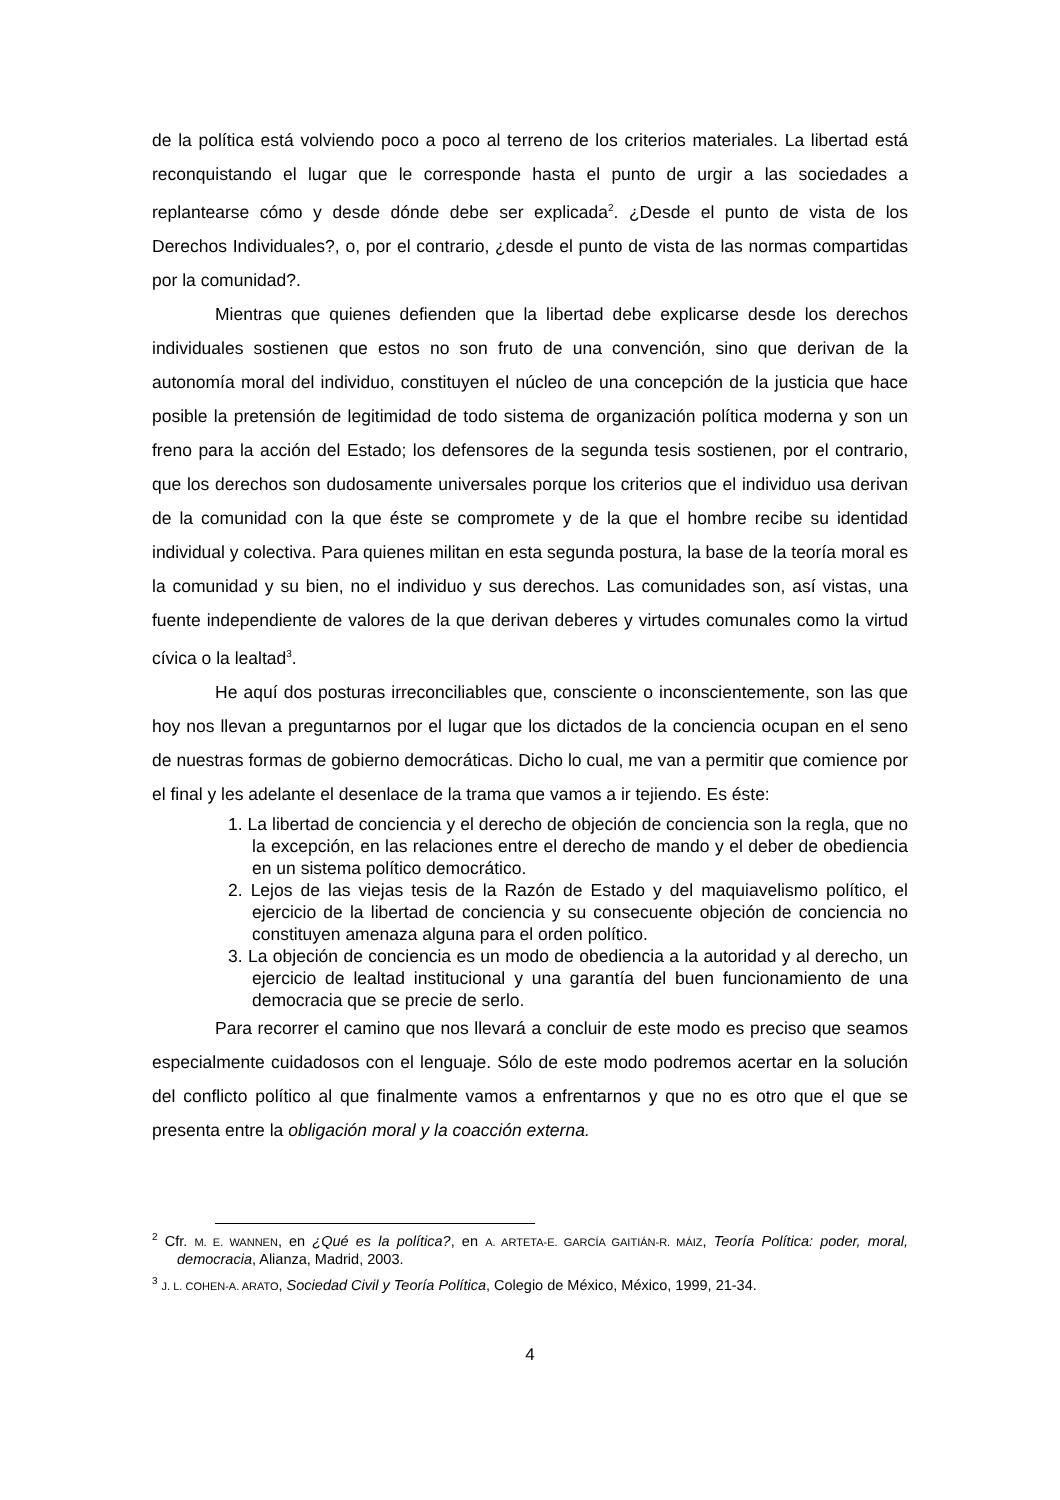de la política está volviendo poco a poco al terreno de los criterios materiales. La libertad está reconquistando el lugar que le corresponde hasta el punto de urgir a las sociedades a replantearse cómo y desde dónde debe ser explicada<sup>2</sup>. ¿Desde el punto de vista de los Derechos Individuales?, o, por el contrario, ¿desde el punto de vista de las normas compartidas por la comunidad?.
Mientras que quienes defienden que la libertad debe explicarse desde los derechos individuales sostienen que estos no son fruto de una convención, sino que derivan de la autonomía moral del individuo, constituyen el núcleo de una concepción de la justicia que hace posible la pretensión de legitimidad de todo sistema de organización política moderna y son un freno para la acción del Estado; los defensores de la segunda tesis sostienen, por el contrario, que los derechos son dudosamente universales porque los criterios que el individuo usa derivan de la comunidad con la que éste se compromete y de la que el hombre recibe su identidad individual y colectiva. Para quienes militan en esta segunda postura, la base de la teoría moral es la comunidad y su bien, no el individuo y sus derechos. Las comunidades son, así vistas, una fuente independiente de valores de la que derivan deberes y virtudes comunales como la virtud cívica o la lealtad<sup>3</sup>.
He aquí dos posturas irreconciliables que, consciente o inconscientemente, son las que hoy nos llevan a preguntarnos por el lugar que los dictados de la conciencia ocupan en el seno de nuestras formas de gobierno democráticas. Dicho lo cual, me van a permitir que comience por el final y les adelante el desenlace de la trama que vamos a ir tejiendo. Es éste:
1. La libertad de conciencia y el derecho de objeción de conciencia son la regla, que no la excepción, en las relaciones entre el derecho de mando y el deber de obediencia en un sistema político democrático.
2. Lejos de las viejas tesis de la Razón de Estado y del maquiavelismo político, el ejercicio de la libertad de conciencia y su consecuente objeción de conciencia no constituyen amenaza alguna para el orden político.
3. La objeción de conciencia es un modo de obediencia a la autoridad y al derecho, un ejercicio de lealtad institucional y una garantía del buen funcionamiento de una democracia que se precie de serlo.
Para recorrer el camino que nos llevará a concluir de este modo es preciso que seamos especialmente cuidadosos con el lenguaje. Sólo de este modo podremos acertar en la solución del conflicto político al que finalmente vamos a enfrentarnos y que no es otro que el que se presenta entre la obligación moral y la coacción externa.
<sup>2</sup> Cfr. M. E. WANNEN, en ¿Qué es la política?, en A. ARTETA-E. GARCÍA GAITIÁN-R. MÁIZ, Teoría Política: poder, moral, democracia, Alianza, Madrid, 2003.
<sup>3</sup> J. L. COHEN-A. ARATO, Sociedad Civil y Teoría Política, Colegio de México, México, 1999, 21-34.
4